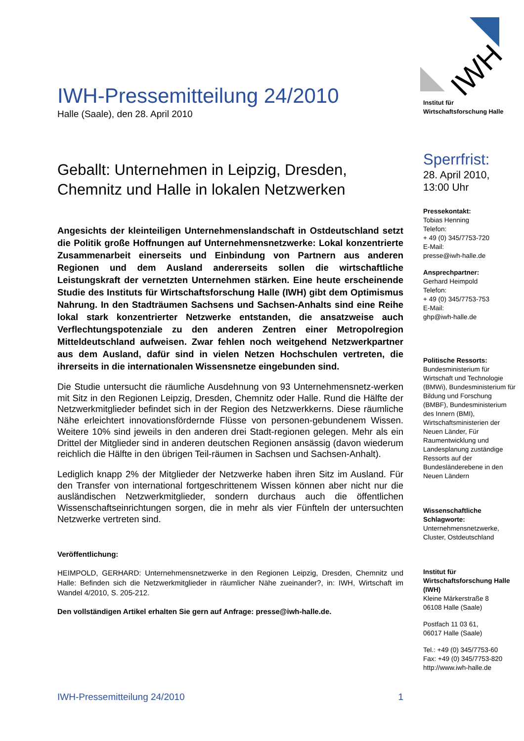IWH-Pressemitteilung 24/2010
Halle (Saale), den 28. April 2010
Geballt: Unternehmen in Leipzig, Dresden, Chemnitz und Halle in lokalen Netzwerken
Angesichts der kleinteiligen Unternehmenslandschaft in Ostdeutschland setzt die Politik große Hoffnungen auf Unternehmensnetzwerke: Lokal konzentrierte Zusammenarbeit einerseits und Einbindung von Partnern aus anderen Regionen und dem Ausland andererseits sollen die wirtschaftliche Leistungskraft der vernetzten Unternehmen stärken. Eine heute erscheinende Studie des Instituts für Wirtschaftsforschung Halle (IWH) gibt dem Optimismus Nahrung. In den Stadträumen Sachsens und Sachsen-Anhalts sind eine Reihe lokal stark konzentrierter Netzwerke entstanden, die ansatzweise auch Verflechtungspotenziale zu den anderen Zentren einer Metropolregion Mitteldeutschland aufweisen. Zwar fehlen noch weitgehend Netzwerkpartner aus dem Ausland, dafür sind in vielen Netzen Hochschulen vertreten, die ihrerseits in die internationalen Wissensnetze eingebunden sind.
Die Studie untersucht die räumliche Ausdehnung von 93 Unternehmensnetz-werken mit Sitz in den Regionen Leipzig, Dresden, Chemnitz oder Halle. Rund die Hälfte der Netzwerkmitglieder befindet sich in der Region des Netzwerkkerns. Diese räumliche Nähe erleichtert innovationsfördernde Flüsse von personen-gebundenem Wissen. Weitere 10% sind jeweils in den anderen drei Stadt-regionen gelegen. Mehr als ein Drittel der Mitglieder sind in anderen deutschen Regionen ansässig (davon wiederum reichlich die Hälfte in den übrigen Teil-räumen in Sachsen und Sachsen-Anhalt).
Lediglich knapp 2% der Mitglieder der Netzwerke haben ihren Sitz im Ausland. Für den Transfer von international fortgeschrittenem Wissen können aber nicht nur die ausländischen Netzwerkmitglieder, sondern durchaus auch die öffentlichen Wissenschaftseinrichtungen sorgen, die in mehr als vier Fünfteln der untersuchten Netzwerke vertreten sind.
Veröffentlichung:
HEIMPOLD, GERHARD: Unternehmensnetzwerke in den Regionen Leipzig, Dresden, Chemnitz und Halle: Befinden sich die Netzwerkmitglieder in räumlicher Nähe zueinander?, in: IWH, Wirtschaft im Wandel 4/2010, S. 205-212.
Den vollständigen Artikel erhalten Sie gern auf Anfrage: presse@iwh-halle.de.
IWH
Institut für
Wirtschaftsforschung Halle
Sperrfrist:
28. April 2010,
13:00 Uhr
Pressekontakt:
Tobias Henning
Telefon:
+ 49 (0) 345/7753-720
E-Mail:
presse@iwh-halle.de
Ansprechpartner:
Gerhard Heimpold
Telefon:
+ 49 (0) 345/7753-753
E-Mail:
ghp@iwh-halle.de
Politische Ressorts:
Bundesministerium für Wirtschaft und Technologie (BMWi), Bundesministerium für Bildung und Forschung (BMBF), Bundesministerium des Innern (BMI), Wirtschaftsministerien der Neuen Länder, Für Raumentwicklung und Landesplanung zuständige Ressorts auf der Bundesländerebene in den Neuen Ländern
Wissenschaftliche Schlagworte:
Unternehmensnetzwerke, Cluster, Ostdeutschland
Institut für Wirtschaftsforschung Halle (IWH)
Kleine Märkerstraße 8
06108 Halle (Saale)
Postfach 11 03 61,
06017 Halle (Saale)
Tel.: +49 (0) 345/7753-60
Fax: +49 (0) 345/7753-820
http://www.iwh-halle.de
IWH-Pressemitteilung 24/2010 1